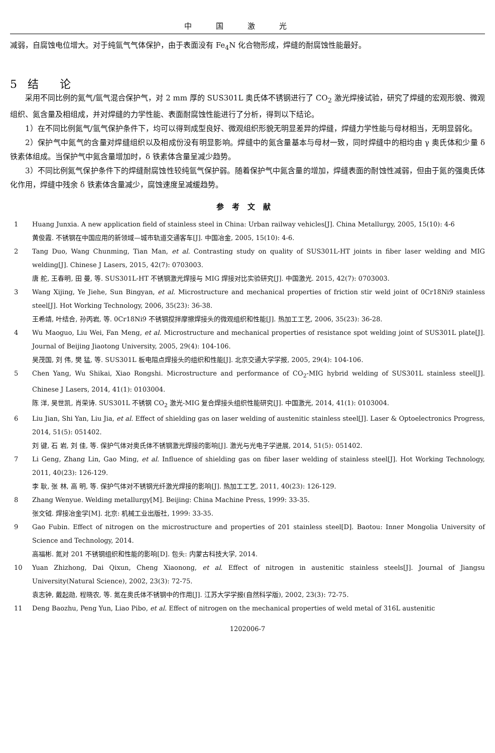中国激光
减弱，自腐蚀电位增大。对于纯氩气气体保护，由于表面没有 Fe<sub>4</sub>N 化合物形成，焊缝的耐腐蚀性能最好。
5 结 论
采用不同比例的氮气/氩气混合保护气，对 2 mm 厚的 SUS301L 奥氏体不锈钢进行了 CO<sub>2</sub> 激光焊接试验，研究了焊缝的宏观形貌、微观组织、氮含量及相组成，并对焊缝的力学性能、表面耐腐蚀性能进行了分析，得到以下结论。
1）在不同比例氮气/氩气保护条件下，均可以得到成型良好、微观组织形貌无明显差异的焊缝，焊缝力学性能与母材相当，无明显弱化。
2）保护气中氮气的含量对焊缝组织以及相成份没有明显影响。焊缝中的氮含量基本与母材一致，同时焊缝中的相均由 γ 奥氏体和少量 δ 铁素体组成。当保护气中氮含量增加时，δ 铁素体含量呈减少趋势。
3）不同比例氮气保护条件下的焊缝耐腐蚀性较纯氩气保护弱。随着保护气中氮含量的增加，焊缝表面的耐蚀性减弱，但由于氮的强奥氏体化作用，焊缝中残余 δ 铁素体含量减少，腐蚀速度呈减缓趋势。
参考文献
1 Huang Junxia. A new application field of stainless steel in China: Urban railway vehicles[J]. China Metallurgy, 2005, 15(10): 4-6
黄俊霞. 不锈钢在中国应用的新领域—城市轨道交通客车[J]. 中国冶金, 2005, 15(10): 4-6.
2 Tang Duo, Wang Chunming, Tian Man, et al. Contrasting study on quality of SUS301L-HT joints in fiber laser welding and MIG welding[J]. Chinese J Lasers, 2015, 42(7): 0703003.
唐 舵, 王春明, 田 曼, 等. SUS301L-HT 不锈钢激光焊接与 MIG 焊接对比实验研究[J]. 中国激光. 2015, 42(7): 0703003.
3 Wang Xijing, Ye Jiehe, Sun Bingyan, et al. Microstructure and mechanical properties of friction stir weld joint of 0Cr18Ni9 stainless steel[J]. Hot Working Technology, 2006, 35(23): 36-38.
王希靖, 叶结合, 孙丙岩, 等. 0Cr18Ni9 不锈钢搅拌摩擦焊接头的微观组织和性能[J]. 热加工工艺, 2006, 35(23): 36-28.
4 Wu Maoguo, Liu Wei, Fan Meng, et al. Microstructure and mechanical properties of resistance spot welding joint of SUS301L plate[J]. Journal of Beijing Jiaotong University, 2005, 29(4): 104-106.
吴茂国, 刘 伟, 樊 猛, 等. SUS301L 板电阻点焊接头的组织和性能[J]. 北京交通大学学报, 2005, 29(4): 104-106.
5 Chen Yang, Wu Shikai, Xiao Rongshi. Microstructure and performance of CO<sub>2</sub>-MIG hybrid welding of SUS301L stainless steel[J]. Chinese J Lasers, 2014, 41(1): 0103004.
陈 洋, 吴世凯, 肖荣诗. SUS301L 不锈钢 CO<sub>2</sub> 激光-MIG 复合焊接头组织性能研究[J]. 中国激光, 2014, 41(1): 0103004.
6 Liu Jian, Shi Yan, Liu Jia, et al. Effect of shielding gas on laser welding of austenitic stainless steel[J]. Laser & Optoelectronics Progress, 2014, 51(5): 051402.
刘 键, 石 岩, 刘 佳, 等. 保护气体对奥氏体不锈钢激光焊接的影响[J]. 激光与光电子学进展, 2014, 51(5): 051402.
7 Li Geng, Zhang Lin, Gao Ming, et al. Influence of shielding gas on fiber laser welding of stainless steel[J]. Hot Working Technology, 2011, 40(23): 126-129.
李 耿, 张 林, 高 明, 等. 保护气体对不锈钢光纤激光焊接的影响[J]. 热加工工艺, 2011, 40(23): 126-129.
8 Zhang Wenyue. Welding metallurgy[M]. Beijing: China Machine Press, 1999: 33-35.
张文钺. 焊接冶金学[M]. 北京: 机械工业出版社, 1999: 33-35.
9 Gao Fubin. Effect of nitrogen on the microstructure and properties of 201 stainless steel[D]. Baotou: Inner Mongolia University of Science and Technology, 2014.
高福彬. 氮对 201 不锈钢组织和性能的影响[D]. 包头: 内蒙古科技大学, 2014.
10 Yuan Zhizhong, Dai Qixun, Cheng Xiaonong, et al. Effect of nitrogen in austenitic stainless steels[J]. Journal of Jiangsu University(Natural Science), 2002, 23(3): 72-75.
袁志钟, 戴起勋, 程晓农, 等. 氮在奥氏体不锈钢中的作用[J]. 江苏大学学报(自然科学版), 2002, 23(3): 72-75.
11 Deng Baozhu, Peng Yun, Liao Pibo, et al. Effect of nitrogen on the mechanical properties of weld metal of 316L austenitic
1202006-7